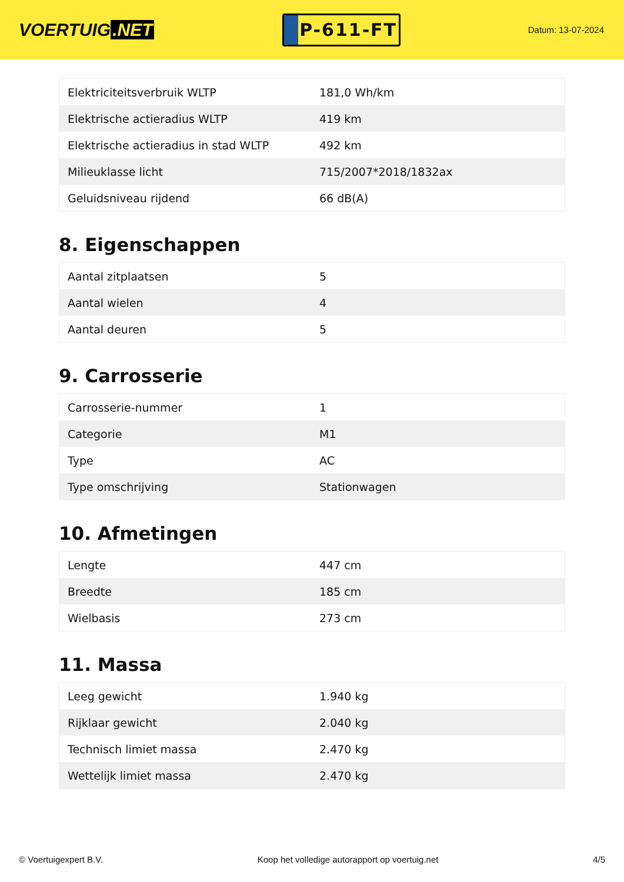VOERTUIG.NET
P-611-FT
Datum: 13-07-2024
| Elektriciteitsverbruik WLTP | 181,0 Wh/km |
| Elektrische actieradius WLTP | 419 km |
| Elektrische actieradius in stad WLTP | 492 km |
| Milieuklasse licht | 715/2007*2018/1832ax |
| Geluidsniveau rijdend | 66 dB(A) |
8. Eigenschappen
| Aantal zitplaatsen | 5 |
| Aantal wielen | 4 |
| Aantal deuren | 5 |
9. Carrosserie
| Carrosserie-nummer | 1 |
| Categorie | M1 |
| Type | AC |
| Type omschrijving | Stationwagen |
10. Afmetingen
| Lengte | 447 cm |
| Breedte | 185 cm |
| Wielbasis | 273 cm |
11. Massa
| Leeg gewicht | 1.940 kg |
| Rijklaar gewicht | 2.040 kg |
| Technisch limiet massa | 2.470 kg |
| Wettelijk limiet massa | 2.470 kg |
© Voertuigexpert B.V. Koop het volledige autorapport op voertuig.net 4/5